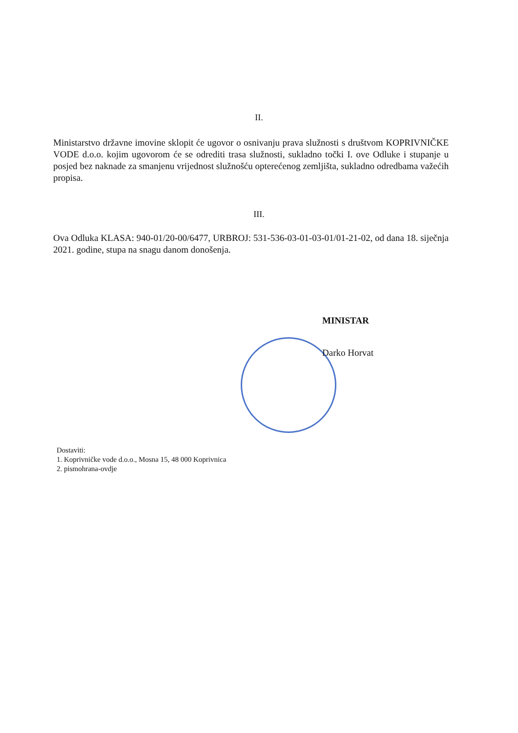II.
Ministarstvo državne imovine sklopit će ugovor o osnivanju prava služnosti s društvom KOPRIVNIČKE VODE d.o.o. kojim ugovorom će se odrediti trasa služnosti, sukladno točki I. ove Odluke i stupanje u posjed bez naknade za smanjenu vrijednost služnošću opterećenog zemljišta, sukladno odredbama važećih propisa.
III.
Ova Odluka KLASA: 940-01/20-00/6477, URBROJ: 531-536-03-01-03-01/01-21-02, od dana 18. siječnja 2021. godine, stupa na snagu danom donošenja.
MINISTAR
Darko Horvat
Dostaviti:
1. Koprivničke vode d.o.o., Mosna 15, 48 000 Koprivnica
2. pismohrana-ovdje